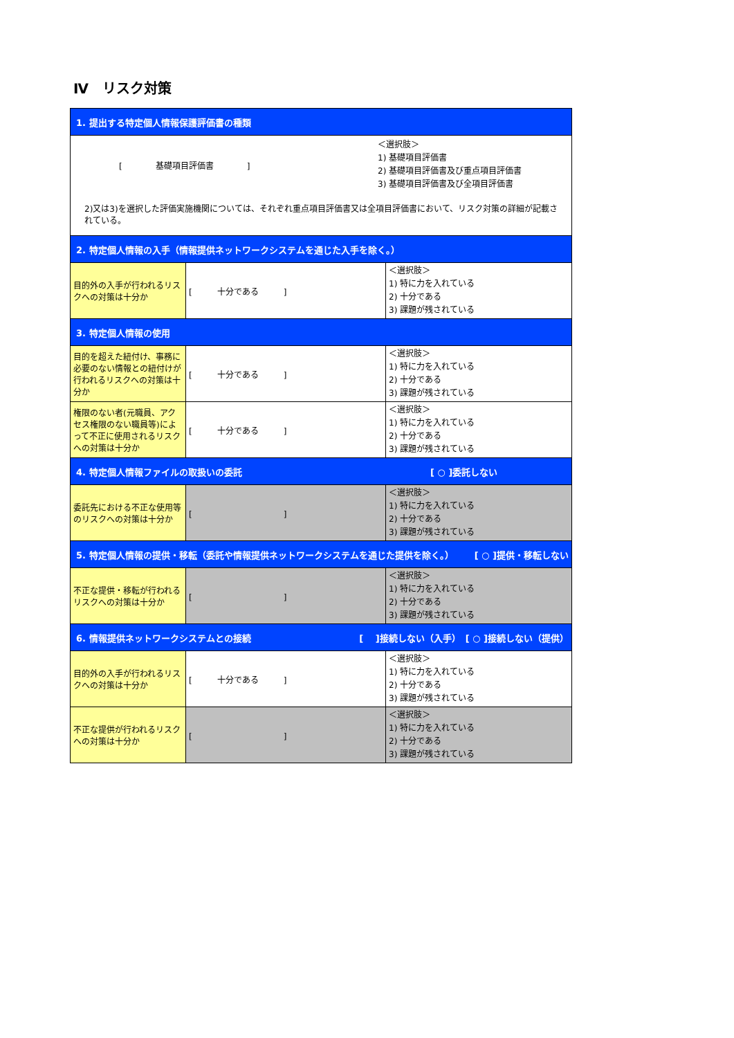Ⅳ　リスク対策
| 1. 提出する特定個人情報保護評価書の種類 | | |
| [ 基礎項目評価書 ] ＜選択肢＞ 1) 基礎項目評価書 2) 基礎項目評価書及び重点項目評価書 3) 基礎項目評価書及び全項目評価書 2)又は3)を選択した評価実施機関については、それぞれ重点項目評価書又は全項目評価書において、リスク対策の詳細が記載されている。 | | |
| 2. 特定個人情報の入手（情報提供ネットワークシステムを通じた入手を除く。） | | |
| 目的外の入手が行われるリスクへの対策は十分か | [ 十分である ] | ＜選択肢＞ 1) 特に力を入れている 2) 十分である 3) 課題が残されている |
| 3. 特定個人情報の使用 | | |
| 目的を超えた紐付け、事務に必要のない情報との紐付けが行われるリスクへの対策は十分か | [ 十分である ] | ＜選択肢＞ 1) 特に力を入れている 2) 十分である 3) 課題が残されている |
| 権限のない者(元職員、アクセス権限のない職員等)によって不正に使用されるリスクへの対策は十分か | [ 十分である ] | ＜選択肢＞ 1) 特に力を入れている 2) 十分である 3) 課題が残されている |
| 4. 特定個人情報ファイルの取扱いの委託 [ ○ ]委託しない | | |
| 委託先における不正な使用等のリスクへの対策は十分か | [ ] | ＜選択肢＞ 1) 特に力を入れている 2) 十分である 3) 課題が残されている |
| 5. 特定個人情報の提供・移転（委託や情報提供ネットワークシステムを通じた提供を除く。） [ ○ ]提供・移転しない | | |
| 不正な提供・移転が行われるリスクへの対策は十分か | [ ] | ＜選択肢＞ 1) 特に力を入れている 2) 十分である 3) 課題が残されている |
| 6. 情報提供ネットワークシステムとの接続 [ ]接続しない（入手） [ ○ ]接続しない（提供） | | |
| 目的外の入手が行われるリスクへの対策は十分か | [ 十分である ] | ＜選択肢＞ 1) 特に力を入れている 2) 十分である 3) 課題が残されている |
| 不正な提供が行われるリスクへの対策は十分か | [ ] | ＜選択肢＞ 1) 特に力を入れている 2) 十分である 3) 課題が残されている |